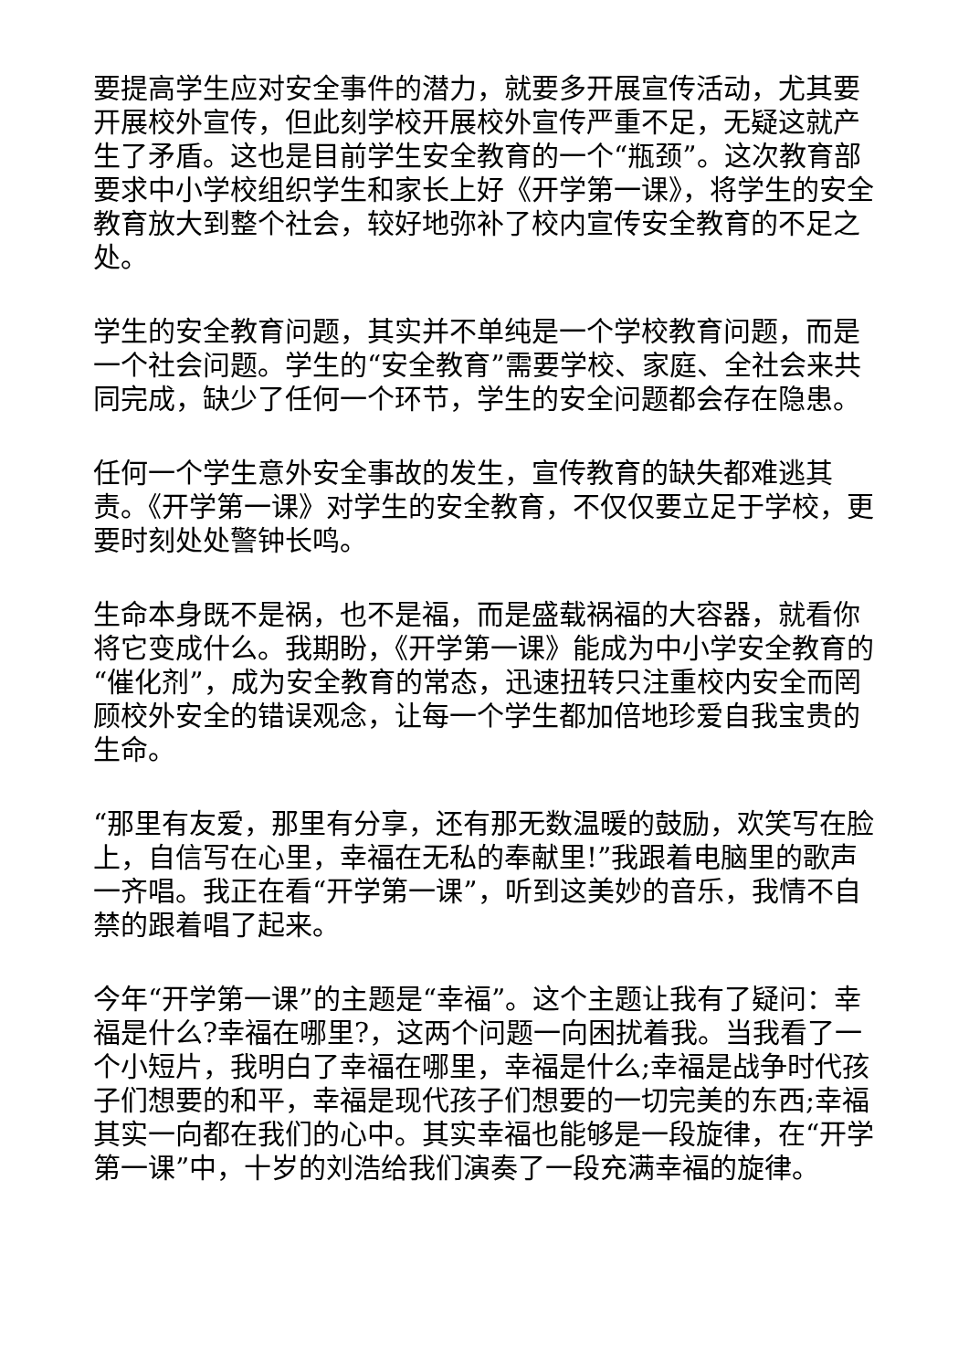要提高学生应对安全事件的潜力，就要多开展宣传活动，尤其要开展校外宣传，但此刻学校开展校外宣传严重不足，无疑这就产生了矛盾。这也是目前学生安全教育的一个“瓶颈”。这次教育部要求中小学校组织学生和家长上好《开学第一课》，将学生的安全教育放大到整个社会，较好地弥补了校内宣传安全教育的不足之处。
学生的安全教育问题，其实并不单纯是一个学校教育问题，而是一个社会问题。学生的“安全教育”需要学校、家庭、全社会来共同完成，缺少了任何一个环节，学生的安全问题都会存在隐患。
任何一个学生意外安全事故的发生，宣传教育的缺失都难逃其责。《开学第一课》对学生的安全教育，不仅仅要立足于学校，更要时刻处处警钟长鸣。
生命本身既不是祸，也不是福，而是盛载祸福的大容器，就看你将它变成什么。我期盼，《开学第一课》能成为中小学安全教育的“催化剂”，成为安全教育的常态，迅速扭转只注重校内安全而罔顾校外安全的错误观念，让每一个学生都加倍地珍爱自我宝贵的生命。
“那里有友爱，那里有分享，还有那无数温暖的鼓励，欢笑写在脸上，自信写在心里，幸福在无私的奉献里!”我跟着电脑里的歌声一齐唱。我正在看“开学第一课”，听到这美妙的音乐，我情不自禁的跟着唱了起来。
今年“开学第一课”的主题是“幸福”。这个主题让我有了疑问：幸福是什么?幸福在哪里?，这两个问题一向困扰着我。当我看了一个小短片，我明白了幸福在哪里，幸福是什么;幸福是战争时代孩子们想要的和平，幸福是现代孩子们想要的一切完美的东西;幸福其实一向都在我们的心中。其实幸福也能够是一段旋律，在“开学第一课”中，十岁的刘浩给我们演奏了一段充满幸福的旋律。